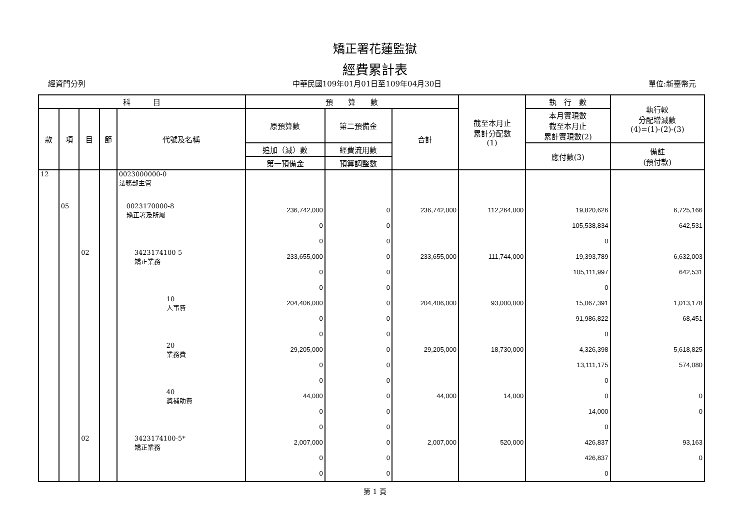矯正署花蓮監獄
經費累計表
經資門分列 中華民國109年01月01日至109年04月30日 單位:新臺幣元
| 科 目 | | | | | 預 算 數 | | | 截至本月止 累計分配數 (1) | 執 行 數 | 執行較 分配增減數 (4)=(1)-(2)-(3) |
| --- | --- | --- | --- | --- | --- | --- | --- | --- | --- | --- |
| 款 | 項 | 目 | 節 | 代號及名稱 | 原預算數 | 第二預備金 | 合計 | | 本月實現數 截至本月止 累計實現數(2) | |
| | | | | | 追加（減）數 | 經費流用數 | | | 應付數(3) | 備註 (預付款) |
| | | | | | 第一預備金 | 預算調整數 | | | | |
| 12 | | | | 0023000000-0 法務部主管 | | | | | | |
| | 05 | | | 0023170000-8 矯正署及所屬 | 236,742,000 0 0 | 0 0 0 | 236,742,000 | 112,264,000 | 19,820,626 105,538,834 0 | 6,725,166 642,531 |
| | | 02 | | 3423174100-5 矯正業務 | 233,655,000 0 0 | 0 0 0 | 233,655,000 | 111,744,000 | 19,393,789 105,111,997 0 | 6,632,003 642,531 |
| | | | | 10 人事費 | 204,406,000 0 0 | 0 0 0 | 204,406,000 | 93,000,000 | 15,067,391 91,986,822 0 | 1,013,178 68,451 |
| | | | | 20 業務費 | 29,205,000 0 0 | 0 0 0 | 29,205,000 | 18,730,000 | 4,326,398 13,111,175 0 | 5,618,825 574,080 |
| | | | | 40 獎補助費 | 44,000 0 0 | 0 0 0 | 44,000 | 14,000 | 0 14,000 0 | 0 0 |
| | | 02 | | 3423174100-5* 矯正業務 | 2,007,000 0 0 | 0 0 0 | 2,007,000 | 520,000 | 426,837 426,837 0 | 93,163 0 |
第 1 頁